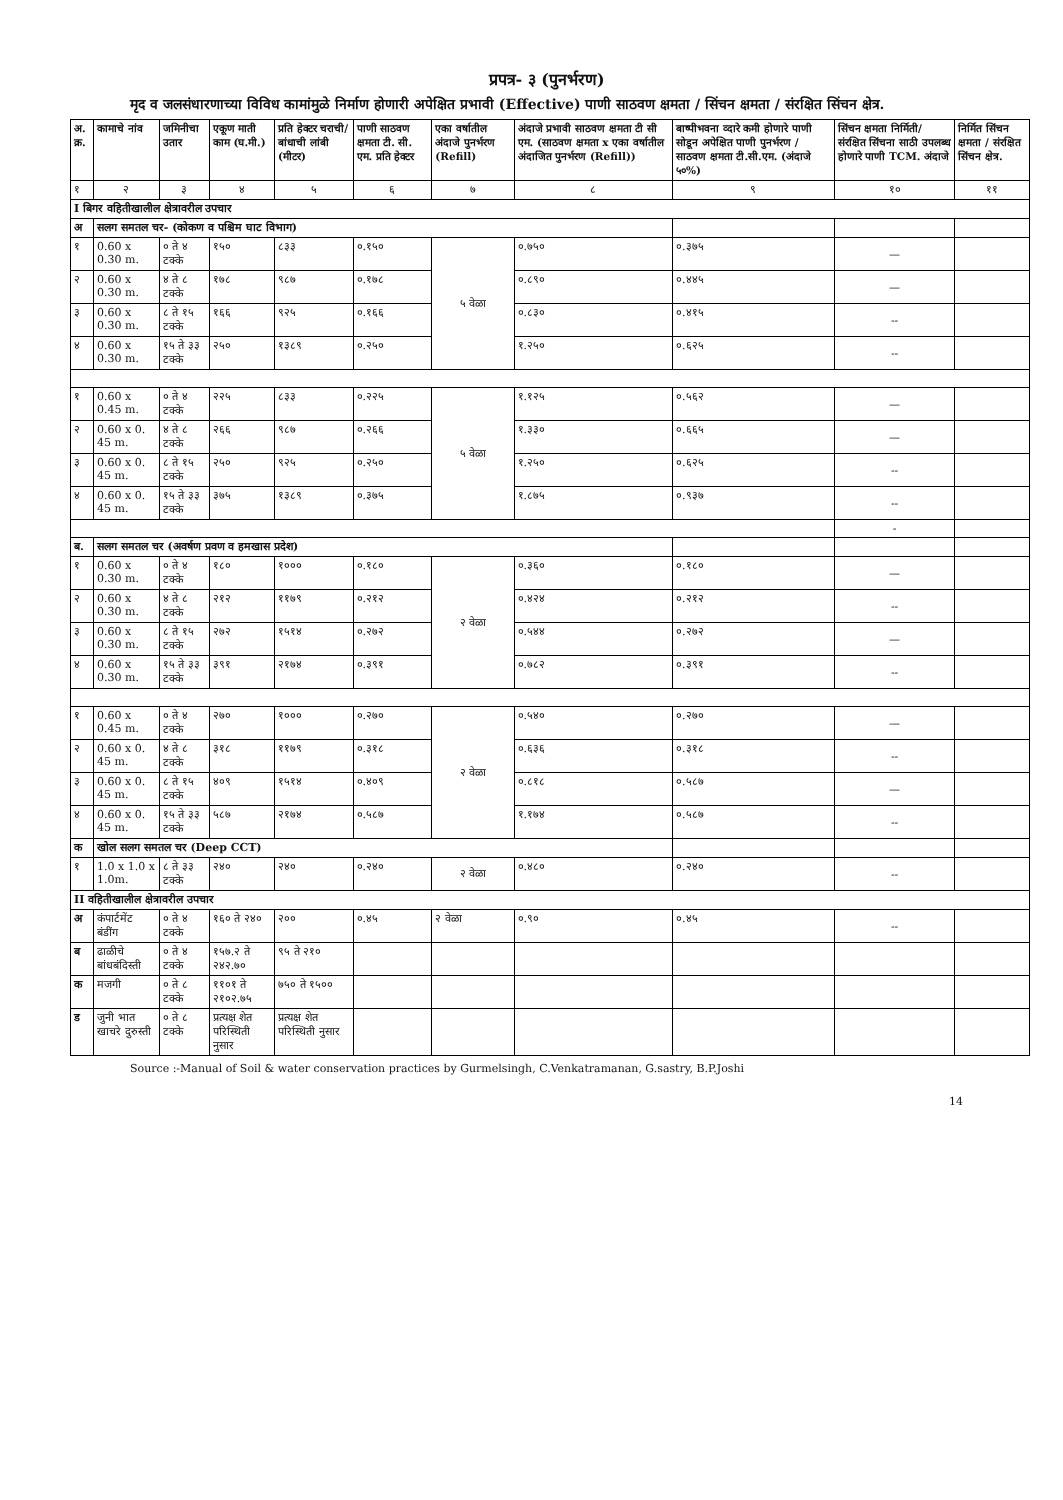प्रपत्र- ३ (पुनर्भरण)
मृद व जलसंधारणाच्या विविध कामांमुळे निर्माण होणारी अपेक्षित प्रभावी (Effective) पाणी साठवण क्षमता / सिंचन क्षमता / संरक्षित सिंचन क्षेत्र.
| अ. क्र. | कामाचे नांव | जमिनीचा उतार | एकूण माती काम (घ.मी.) | प्रति हेक्टर चराची/ बांधाची लांबी (मीटर) | पाणी साठवण क्षमता टी. सी. एम. प्रति हेक्टर | एका वर्षातील अंदाजे पुनर्भरण (Refill) | अंदाजे प्रभावी साठवण क्षमता टी सी एम. (साठवण क्षमता x एका वर्षातील अंदाजित पुनर्भरण (Refill)) | बाष्पीभवना व्दारे कमी होणारे पाणी सोडून अपेक्षित पाणी पुनर्भरण / साठवण क्षमता टी.सी.एम. (अंदाजे ५०%) | सिंचन क्षमता निर्मिती/ संरक्षित सिंचना साठी उपलब्ध होणारे पाणी TCM. अंदाजे | निर्मित सिंचन क्षमता / संरक्षित सिंचन क्षेत्र. |
| --- | --- | --- | --- | --- | --- | --- | --- | --- | --- | --- |
| १ | २ | ३ | ४ | ५ | ६ | ७ | ८ | ९ | १० | ११ |
| I बिगर वहितीखालील क्षेत्रावरील उपचार | | | | | | | | | | |
| अ | सलग समतल चर- (कोकण व पश्चिम घाट विभाग) | | | | | | | | | |
| १ | 0.60 x 0.30 m. | ० ते ४ टक्के | १५० | ८३३ | ०.१५० | ५ वेळा | ०.७५० | ०.३७५ | — | |
| २ | 0.60 x 0.30 m. | ४ ते ८ टक्के | १७८ | ९८७ | ०.१७८ | | ०.८९० | ०.४४५ | — | |
| ३ | 0.60 x 0.30 m. | ८ ते १५ टक्के | १६६ | ९२५ | ०.१६६ | | ०.८३० | ०.४१५ | -- | |
| ४ | 0.60 x 0.30 m. | १५ ते ३३ टक्के | २५० | १३८९ | ०.२५० | | १.२५० | ०.६२५ | -- | |
| १ | 0.60 x 0.45 m. | ० ते ४ टक्के | २२५ | ८३३ | ०.२२५ | ५ वेळा | १.१२५ | ०.५६२ | — | |
| २ | 0.60 x 0. 45 m. | ४ ते ८ टक्के | २६६ | ९८७ | ०.२६६ | | १.३३० | ०.६६५ | — | |
| ३ | 0.60 x 0. 45 m. | ८ ते १५ टक्के | २५० | ९२५ | ०.२५० | | १.२५० | ०.६२५ | -- | |
| ४ | 0.60 x 0. 45 m. | १५ ते ३३ टक्के | ३७५ | १३८९ | ०.३७५ | | १.८७५ | ०.९३७ | -- | |
| | | | | | | | | | - | |
| ब. | सलग समतल चर (अवर्षण प्रवण व हमखास प्रदेश) | | | | | | | | | |
| १ | 0.60 x 0.30 m. | ० ते ४ टक्के | १८० | १००० | ०.१८० | २ वेळा | ०.३६० | ०.१८० | — | |
| २ | 0.60 x 0.30 m. | ४ ते ८ टक्के | २१२ | ११७९ | ०.२१२ | | ०.४२४ | ०.२१२ | -- | |
| ३ | 0.60 x 0.30 m. | ८ ते १५ टक्के | २७२ | १५१४ | ०.२७२ | | ०.५४४ | ०.२७२ | — | |
| ४ | 0.60 x 0.30 m. | १५ ते ३३ टक्के | ३९१ | २१७४ | ०.३९१ | | ०.७८२ | ०.३९१ | -- | |
| १ | 0.60 x 0.45 m. | ० ते ४ टक्के | २७० | १००० | ०.२७० | २ वेळा | ०.५४० | ०.२७० | — | |
| २ | 0.60 x 0. 45 m. | ४ ते ८ टक्के | ३१८ | ११७९ | ०.३१८ | | ०.६३६ | ०.३१८ | -- | |
| ३ | 0.60 x 0. 45 m. | ८ ते १५ टक्के | ४०९ | १५१४ | ०.४०९ | | ०.८१८ | ०.५८७ | — | |
| ४ | 0.60 x 0. 45 m. | १५ ते ३३ टक्के | ५८७ | २१७४ | ०.५८७ | | १.१७४ | ०.५८७ | -- | |
| क | खोल सलग समतल चर (Deep CCT) | | | | | | | | | |
| १ | 1.0 x 1.0 x 1.0m. | ८ ते ३३ टक्के | २४० | २४० | ०.२४० | २ वेळा | ०.४८० | ०.२४० | -- | |
| II वहितीखालील क्षेत्रावरील उपचार | | | | | | | | | | |
| अ | कंपार्टमेंट बंडींग | ० ते ४ टक्के | १६० ते २४० | २०० | ०.४५ | २ वेळा | ०.९० | ०.४५ | -- | |
| ब | ढाळीचे बांधबंदिस्ती | ० ते ४ टक्के | १५७.२ ते २४२.७० | ९५ ते २१० | | | | | | |
| क | मजगी | ० ते ८ टक्के | ११०१ ते २१०२.७५ | ७५० ते १५०० | | | | | | |
| ड | जुनी भात खाचरे दुरुस्ती | ० ते ८ टक्के | प्रत्यक्ष शेत परिस्थिती नुसार | प्रत्यक्ष शेत परिस्थिती नुसार | | | | | | |
Source :-Manual of Soil & water conservation practices by Gurmelsingh, C.Venkatramanan, G.sastry, B.P.Joshi
14